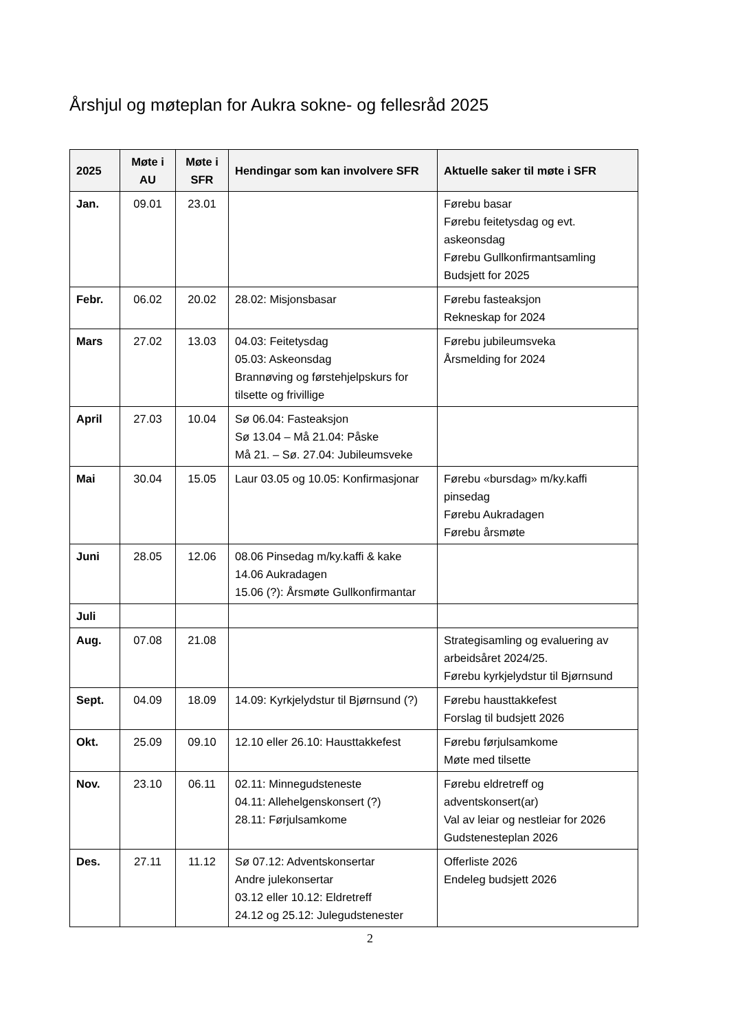Årshjul og møteplan for Aukra sokne- og fellesråd 2025
| 2025 | Møte i AU | Møte i SFR | Hendingar som kan involvere SFR | Aktuelle saker til møte i SFR |
| --- | --- | --- | --- | --- |
| Jan. | 09.01 | 23.01 | | Førebu basar Førebu feitetysdag og evt. askeonsdag Førebu Gullkonfirmantsamling Budsjett for 2025 |
| Febr. | 06.02 | 20.02 | 28.02: Misjonsbasar | Førebu fasteaksjon Rekneskap for 2024 |
| Mars | 27.02 | 13.03 | 04.03: Feitetysdag 05.03: Askeonsdag Brannøving og førstehjelpskurs for tilsette og frivillige | Førebu jubileumsveka Årsmelding for 2024 |
| April | 27.03 | 10.04 | Sø 06.04: Fasteaksjon Sø 13.04 – Må 21.04: Påske Må 21. – Sø. 27.04: Jubileumsveke | |
| Mai | 30.04 | 15.05 | Laur 03.05 og 10.05: Konfirmasjonar | Førebu «bursdag» m/ky.kaffi pinsedag Førebu Aukradagen Førebu årsmøte |
| Juni | 28.05 | 12.06 | 08.06 Pinsedag m/ky.kaffi & kake 14.06 Aukradagen 15.06 (?): Årsmøte Gullkonfirmantar | |
| Juli | | | | |
| Aug. | 07.08 | 21.08 | | Strategisamling og evaluering av arbeidsåret 2024/25. Førebu kyrkjelydstur til Bjørnsund |
| Sept. | 04.09 | 18.09 | 14.09: Kyrkjelydstur til Bjørnsund (?) | Førebu hausttakkefest Forslag til budsjett 2026 |
| Okt. | 25.09 | 09.10 | 12.10 eller 26.10: Hausttakkefest | Førebu førjulsamkome Møte med tilsette |
| Nov. | 23.10 | 06.11 | 02.11: Minnegudsteneste 04.11: Allehelgenskonsert (?) 28.11: Førjulsamkome | Førebu eldretreff og adventskonsert(ar) Val av leiar og nestleiar for 2026 Gudstenesteplan 2026 |
| Des. | 27.11 | 11.12 | Sø 07.12: Adventskonsertar Andre julekonsertar 03.12 eller 10.12: Eldretreff 24.12 og 25.12: Julegudstenester | Offerliste 2026 Endeleg budsjett 2026 |
2